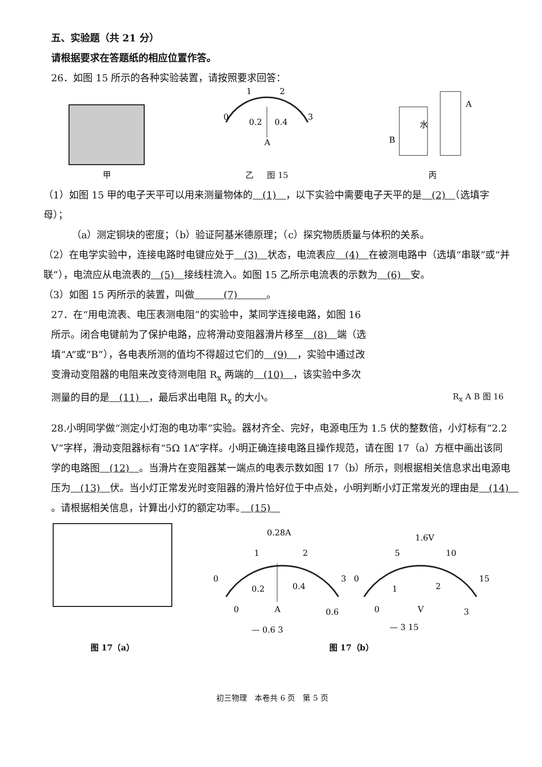五、实验题（共 21 分）
请根据要求在答题纸的相应位置作答。
26．如图 15 所示的各种实验装置，请按照要求回答：
甲
0
1
2
3
0.2
0.4
A
乙 　 图 15
B
A
水
丙
（1）如图 15 甲的电子天平可以用来测量物体的　(1)　，以下实验中需要电子天平的是　(2)　（选填字母）；
（a）测定铜块的密度；（b）验证阿基米德原理；（c）探究物质质量与体积的关系。
（2）在电学实验中，连接电路时电键应处于　(3)　状态，电流表应　(4)　在被测电路中（选填“串联”或“并联”），电流应从电流表的　(5)　接线柱流入。如图 15 乙所示电流表的示数为　(6)　安。
（3）如图 15 丙所示的装置，叫做　　　(7)　　　。
27．在“用电流表、电压表测电阻”的实验中，某同学连接电路，如图 16 所示。闭合电键前为了保护电路，应将滑动变阻器滑片移至　(8)　端（选填“A”或“B”），各电表所测的值均不得超过它们的　(9)　，实验中通过改变滑动变阻器的电阻来改变待测电阻 R<sub>x</sub> 两端的　(10)　，该实验中多次测量的目的是　(11)　，最后求出电阻 R<sub>x</sub> 的大小。
R<sub>x</sub> A B 图 16
28.小明同学做“测定小灯泡的电功率”实验。器材齐全、完好，电源电压为 1.5 伏的整数倍，小灯标有“2.2 V”字样，滑动变阻器标有“5Ω 1A”字样。小明正确连接电路且操作规范，请在图 17（a）方框中画出该同学的电路图　(12)　。当滑片在变阻器某一端点的电表示数如图 17（b）所示，则根据相关信息求出电源电压为　(13)　伏。当小灯正常发光时变阻器的滑片恰好位于中点处，小明判断小灯正常发光的理由是　(14)　。请根据相关信息，计算出小灯的额定功率。　(15)　
图 17（a）
0.28A
0
1
2
3
0.2
0.4
0
A
0.6
— 0.6 3
1.6V
0
5
10
15
1
2
0
V
3
— 3 15
图 17（b）
初三物理　本卷共 6 页　第 5 页